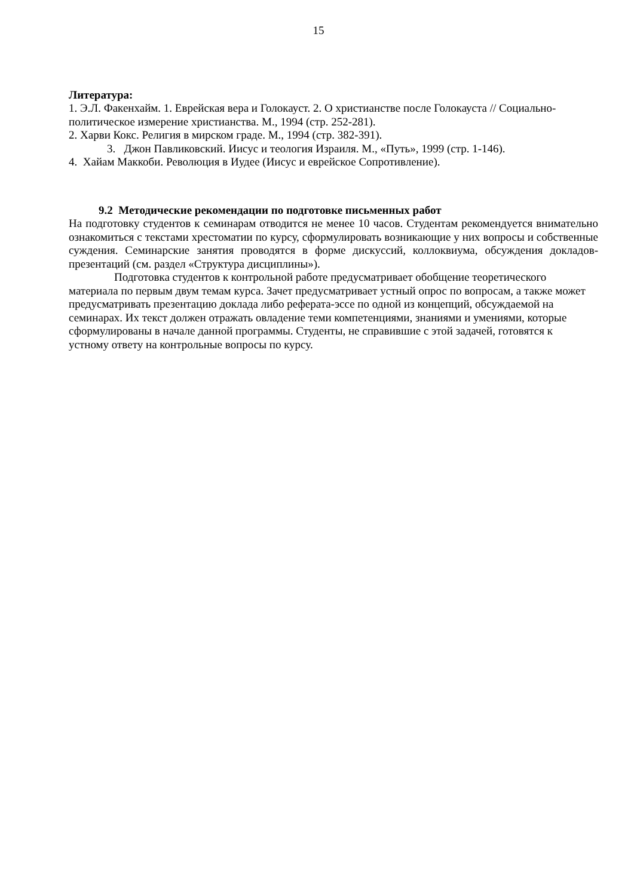15
Литература:
1. Э.Л. Факенхайм. 1. Еврейская вера и Голокауст. 2. О христианстве после Голокауста // Социально-политическое измерение христианства. М., 1994 (стр. 252-281).
2. Харви Кокс. Религия в мирском граде. М., 1994 (стр. 382-391).
3. Джон Павликовский. Иисус и теология Израиля. М., «Путь», 1999 (стр. 1-146).
4. Хайам Маккоби. Революция в Иудее (Иисус и еврейское Сопротивление).
9.2 Методические рекомендации по подготовке письменных работ
На подготовку студентов к семинарам отводится не менее 10 часов. Студентам рекомендуется внимательно ознакомиться с текстами хрестоматии по курсу, сформулировать возникающие у них вопросы и собственные суждения. Семинарские занятия проводятся в форме дискуссий, коллоквиума, обсуждения докладов-презентаций (см. раздел «Структура дисциплины»).
Подготовка студентов к контрольной работе предусматривает обобщение теоретического материала по первым двум темам курса. Зачет предусматривает устный опрос по вопросам, а также может предусматривать презентацию доклада либо реферата-эссе по одной из концепций, обсуждаемой на семинарах. Их текст должен отражать овладение теми компетенциями, знаниями и умениями, которые сформулированы в начале данной программы. Студенты, не справившие с этой задачей, готовятся к устному ответу на контрольные вопросы по курсу.